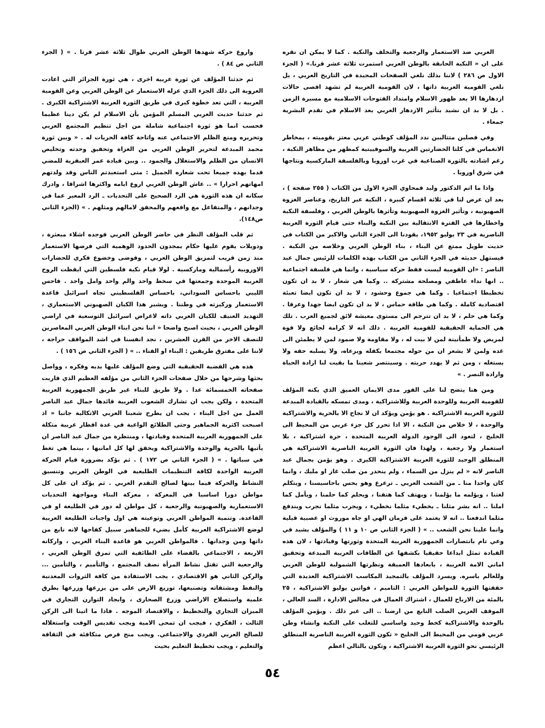العربي ضد الاستعمار والرجعية والتخلف والنكبة . كما لا يمكن ان نقره على ان « النكبة الحانقة بالوطن العربي استمرت ثلاثة عشر قرنا.» ( الجزء الاول ص ٢٨٦ ) لاننا بذلك نلغي الصفحات المجيدة في التاريخ العربي ، بل نلغي القومية العربية ذاتها ، لان القومية العربية لم تشهد اقصى حالات ازدهارها الا بعد ظهور الاسلام وامتداد الفتوحات الاسلامية مع مسيرة الزمن . بل لا بد ان نشيد بتأثير الازدهار العربي بعد الاسلام في تقدم البشرية جمعاء .
وفي فصلين متتاليين ندد المؤلف كوطني عربي معتز بقوميته ، بمخاطر الانغماس في كلتا الحضارتين الغربية والسوفييتية كمظهر من مظاهر النكبة ، رغم اشادته بالثورة الصناعية في غرب اوروبا وبالفلسفة الماركسية ونتاجها في شرق اوروبا .
واذا ما اتم الدكتور وليد قمحاوي الجزء الاول من الكتاب ( ٢٥٥ صفحة ) ، بعد ان عرض لنا في ثلاثة اقسام كبيرة ، النكبة عبر التاريخ، وعناصر الغزوة الصهيونية ، وتأثير الغزوة الصهيونية وتأثرها بالوطن العربي ، وفلسفة النكبة واخطارها في الفترة الانتقالية بين النكبة والبناء حتى قيام الثورة العربية الناصرية في ٢٣ يوليو ١٩٥٢، يقودنا الى الجزء الثاني والاكبر من الكتاب في حديث طويل ممتع عن البناء ، بناء الوطن العربي وخلاصه من النكبة . فيستهل حديثه في الجزء الثاني من الكتاب بهذه الكلمات للرئيس جمال عبد الناصر : «ان القومية ليست فقط حركة سياسية ، وانما هي فلسفة اجتماعية .. انها نداء عاطفي ومصلحة مشتركة .. وكما هي شعار ، لا بد ان تكون تخطيطا اجتماعيا . وكما هي جموع وحشود ، لا بد ان تكون ايضا تعبئة اقتصادية كاملة . وكما هي طاقة حماس ، لا بد ان تكون ايضا جهدا وعرقا . وكما هي حلم ، لا بد ان تترجم الى مستوى معيشة لائق لجميع العرب . تلك هي الحماية الحقيقية للقومية العربية . ذلك انه لا كرامة لجائع ولا قوة لمريض ولا طمأنينة لمن لا بيت له ، ولا مقاومة ولا صمود لمن لا يطمئن الى غده ولمن لا يشعر ان من حوله مجتمعا يكفله ويرعاه، ولا يسلبه حقه ولا يستغله ، ومن ثم لا يهدد حريته . وسينتصر شعبنا ما بقيت لنا ارادة الحياة وارادة النصر . »
ومن هنا يتضح لنا على الفور مدى الايمان العميق الذي يكنه المؤلف للقومية العربية وللوحدة العربية وللاشتراكية ، ومدى تمسكه بالقيادة المبدعة للثورة العربية الاشتراكية . هو يؤمن ويؤكد ان لا نجاح الا بالحرية والاشتراكية والوحدة ، لا خلاص من النكبة ، الا اذا تحرر كل جزء عربي من المحيط الى الخليج ، لتعود الى الوجود الدولة العربية المتحدة ، حرة اشتراكية ، بلا استعمار ولا رجعية ، ولهذا فان الثورة العربية الناصرية الاشتراكية هي المنطلق الوحيد للثورة العربية الاشتراكية الكبرى . وهو يؤمن بجمال عبد الناصر لانه « لم ينزل من السماء ، ولم ينحدر من صلب غاز او مليك ، وانما كان واحدا منا ـ من الشعب العربي ـ ترعرع وهو يحس باحاسيسنا ، ويتكلم لغتنا ، ويؤلمه ما يؤلمنا ، ويهتف كما هتفنا ، ويحلم كما حلمنا ، ويأمل كما املنا .. انه بشر مثلنا ـ يخطيء مثلما نخطيء ، ويجرب مثلما نجرب ويندفع مثلما اندفعنا .. انه لا يعتمد على فرمان الهي او جاه موروث او عصبية قبلية وانما علينا نحن الشعب .. » ( الجزء الثاني ص ١٠ و ١١ ) والمؤلف يشيد في وعي تام بانتصارات الجمهورية العربية المتحدة وثورتها وقيادتها ، لان هذه القيادة تمثل ابداعا حقيقيا بكشفها عن الطاقات العربية المبدعة وتحقيق اماني الامة العربية ، بابعادها العميقة ونظرتها الشمولية للوطن العربي وللعالم باسره. ويسرد المؤلف بالتمجيد المكاسب الاشتراكية العديدة التي حققتها الثورة للمواطن العربي : التاميم ، قوانين يوليو الاشتراكية ، ٢٥ بالمئة من الارباح للعمال ، اشتراك العمال في مجالس الادارة ، السد العالي ، الموقف العربي الصلب النابع من ارضنا .. الى غير ذلك . ويؤمن المؤلف بالوحدة والاشتراكية كخط وحيد واساسي للتغلب على النكبة وانشاء وطن عربي قومي من المحيط الى الخليج « تكون الثورة العربية الناصرية المنطلق الرئيسي نحو الثورة العربية الاشتراكية ، وتكون بالتالي اعظم
واروع حركة شهدها الوطن العربي طوال ثلاثة عشر قرنا . » ( الجزء الثاني ص ٨٤ ) .
ثم حدثنا المؤلف عن ثورة عربية اخرى ، هي ثورة الجزائر التي اعادت العروبة الى ذلك الجزء الذي عزله الاستعمار عن الوطن العربي وعن القومية العربية ، التي تعد خطوة كبرى في طريق الثورة العربية الاشتراكية الكبرى . ثم حدثنا حديث العربي المسلم المؤمن بأن الاسلام لم يكن دينا عظيما فحسب انما هو ثورة اجتماعية شاملة من اجل تنظيم المجتمع العربي وتحريره ومنع الظلم الاجتماعي عنه واتاحة كافة الحريات له . « وبين ثورة محمد المبدعة لتحرير الوطن العربي من الغزاة وتحقيق وحدته وتخليص الانسان من الظلم والاستغلال والجمود .. وبين قيادة عمر العبقرية للمضي قدما بهذه جميعا تحت شعاره الجميل : متى استعبدتم الناس وقد ولدتهم امهاتهم احرارا » .. عاش الوطن العربي اروع ايامه واكثرها اشراقا ، وادرك سكانه ان هذه الثورة هي الرد الصحيح على التحديات ـ الرد المعبر عما في وجدانهم ، والمتفاعل مع واقعهم والمحقق لامالهم ومثلهم . » (الجزء الثاني ص١٤٨).
ثم قلب المؤلف النظر في حاضر الوطن العربي فوجده اشلاء مبعثرة ، ودويلات يقوم عليها حكام يمجدون الحدود الوهمية التي فرضها الاستعمار منذ زمن قريب لتمزيق الوطن العربي ، وفوضى وخضوع فكري للحضارات الاوروبية رأسمالية وماركسية . لولا قيام نكبة فلسطين التي ايقظت الروح العربية الموحدة وجمعتها في سخط واحد والم واحد وامل واحد . فاحس الليبي باحساس السوداني، باحساس الفلسطيني تجاه اسرائيل قاعدة الاستعمار وركيزته في وطننا . ويشير هذا الكيان الصهيوني الاستعماري ، التهديد العنيف للكيان العربي ذاته لاغراض اسرائيل التوسعية في اراضي الوطن العربي ، بحيث اصبح واضحا « اننا نحن ابناء الوطن العربي المعاصرين للنصف الاخر من القرن العشرين ، نجد انفسنا في اشد المواقف حراجة ، لاننا على مفترق طريقين : البناء او الفناء .. » ( الجزء الثاني ص ١٥٦ ) .
هذه هي القضية الحقيقية التي وضع المؤلف عليها يديه وفكره ، وواصل بحثها وشرحها من خلال صفحات الجزء الثاني من مؤلفه العظيم الذي قاربت صفحاته الخمسمائة عدا . ولا طريق للبناء غير طريق الجمهورية العربية المتحدة ، ولكن يجب ان تشارك الشعوب العربية قائدها جمال عبد الناصر العمل من اجل البناء ، يجب ان يطرح شعبنا العربي الاتكالية جانبا « اذ اصبحت اكثرية الجماهير وحتى الطلائع الواعية في عدة اقطار عربية متكلة على الجمهورية العربية المتحدة وقيادتها ، ومنتظرة من جمال عبد الناصر ان يأتيها بالحرية والوحدة والاشتراكية ويحقق لها كل امانيها ، بينما هي تغط في سباتها . » ( الجزء الثاني ص ١٧٢ ) . ثم يؤكد بضرورة قيام الحركة العربية الواحدة لكافة التنظيمات الطليعية في الوطن العربي وتنسيق النشاط والحركة فيما بينها لصالح التقدم العربي . ثم يؤكد ان على كل مواطن دورا اساسيا في المعركة ، معركة البناء ومواجهة التحديات الاستعمارية والصهيونية والرجعية ، كل مواطن له دور في الطليعة او في القاعدة. وتنمية المواطن العربي وتوعيته هي اول واجبات الطليعة العربية لوضع الاشتراكية العربية كأمل يضيء للجماهير سبيل كفاحها لانه نابع من ذاتها ومن وجدانها . فالمواطن العربي هو قاعدة البناء العربي ، واركانه الاربعة ، الاجتماعي بالقضاء على الطائفية التي تمزق الوطن العربي ، والرجعية التي تقتل نشاط المرأة نصف المجتمع ، والتأميم ، والتأمين ... والركن الثاني هو الاقتصادي ، يجب الاستفادة من كافة الثروات المعدنية والنفط ومشتقاته وتصنيعها، توزيع الارض على من يزرعها وزرعها بطرق علمية واستصلاح الاراضي وزرع الصحارى ، وايجاد التوازن التجاري في الميزان التجاري والتخطيط ، والاقتصاد الموجه . فاذا ما اتينا الى الركن الثالث ، الفكري ، فيجب ان تمحى الامية ويجب تقديس الوقت واستغلاله للصالح العربي الفردي والاجتماعي. ويجب منح فرص متكافئة في الثقافة والتعليم ، ويجب تخطيط التعليم بحيث
٥٤